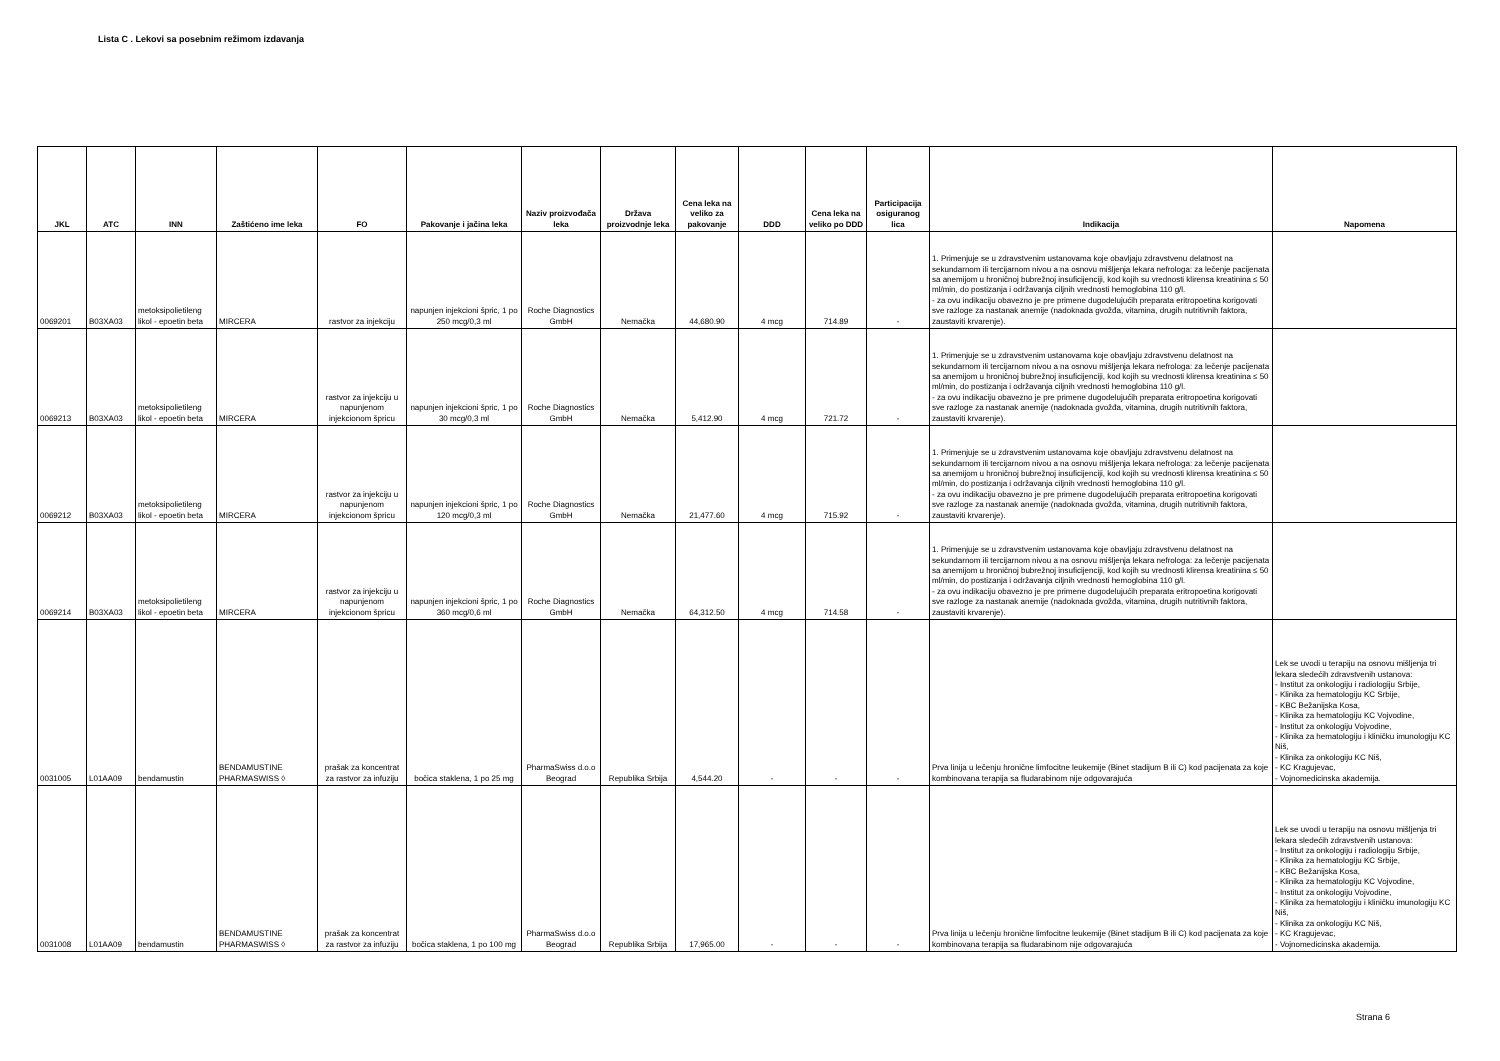Lista C . Lekovi sa posebnim režimom izdavanja
| JKL | ATC | INN | Zaštićeno ime leka | FO | Pakovanje i jačina leka | Naziv proizvođača leka | Država proizvodnje leka | Cena leka na veliko za pakovanje | DDD | Cena leka na veliko po DDD | Participacija osiguranog lica | Indikacija | Napomena |
| --- | --- | --- | --- | --- | --- | --- | --- | --- | --- | --- | --- | --- | --- |
| 0069201 | B03XA03 | metoksipolietileng likol - epoetin beta | MIRCERA | rastvor za injekciju | napunjen injekcioni špric, 1 po 250 mcg/0,3 ml | Roche Diagnostics GmbH | Nemačka | 44,680.90 | 4 mcg | 714.89 | - | 1. Primenjuje se u zdravstvenim ustanovama koje obavljaju zdravstvenu delatnost na sekundarnom ili tercijarnom nivou a na osnovu mišljenja lekara nefrologa: za lečenje pacijenata sa anemijom u hroničnoj bubrežnoj insuficijenciji, kod kojih su vrednosti klirensa kreatinina ≤ 50 ml/min, do postizanja i održavanja ciljnih vrednosti hemoglobina 110 g/l. - za ovu indikaciju obavezno je pre primene dugodelujućih preparata eritropoetina korigovati sve razloge za nastanak anemije (nadoknada gvožđa, vitamina, drugih nutritivnih faktora, zaustaviti krvarenje). | |
| 0069213 | B03XA03 | metoksipolietileng likol - epoetin beta | MIRCERA | rastvor za injekciju u napunjenom injekcionom špricu | napunjen injekcioni špric, 1 po 30 mcg/0,3 ml | Roche Diagnostics GmbH | Nemačka | 5,412.90 | 4 mcg | 721.72 | - | 1. Primenjuje se u zdravstvenim ustanovama koje obavljaju zdravstvenu delatnost na sekundarnom ili tercijarnom nivou a na osnovu mišljenja lekara nefrologa: za lečenje pacijenata sa anemijom u hroničnoj bubrežnoj insuficijenciji, kod kojih su vrednosti klirensa kreatinina ≤ 50 ml/min, do postizanja i održavanja ciljnih vrednosti hemoglobina 110 g/l. - za ovu indikaciju obavezno je pre primene dugodelujućih preparata eritropoetina korigovati sve razloge za nastanak anemije (nadoknada gvožđa, vitamina, drugih nutritivnih faktora, zaustaviti krvarenje). | |
| 0069212 | B03XA03 | metoksipolietileng likol - epoetin beta | MIRCERA | rastvor za injekciju u napunjenom injekcionom špricu | napunjen injekcioni špric, 1 po 120 mcg/0,3 ml | Roche Diagnostics GmbH | Nemačka | 21,477.60 | 4 mcg | 715.92 | - | 1. Primenjuje se u zdravstvenim ustanovama koje obavljaju zdravstvenu delatnost na sekundarnom ili tercijarnom nivou a na osnovu mišljenja lekara nefrologa: za lečenje pacijenata sa anemijom u hroničnoj bubrežnoj insuficijenciji, kod kojih su vrednosti klirensa kreatinina ≤ 50 ml/min, do postizanja i održavanja ciljnih vrednosti hemoglobina 110 g/l. - za ovu indikaciju obavezno je pre primene dugodelujućih preparata eritropoetina korigovati sve razloge za nastanak anemije (nadoknada gvožđa, vitamina, drugih nutritivnih faktora, zaustaviti krvarenje). | |
| 0069214 | B03XA03 | metoksipolietileng likol - epoetin beta | MIRCERA | rastvor za injekciju u napunjenom injekcionom špricu | napunjen injekcioni špric, 1 po 360 mcg/0,6 ml | Roche Diagnostics GmbH | Nemačka | 64,312.50 | 4 mcg | 714.58 | - | 1. Primenjuje se u zdravstvenim ustanovama koje obavljaju zdravstvenu delatnost na sekundarnom ili tercijarnom nivou a na osnovu mišljenja lekara nefrologa: za lečenje pacijenata sa anemijom u hroničnoj bubrežnoj insuficijenciji, kod kojih su vrednosti klirensa kreatinina ≤ 50 ml/min, do postizanja i održavanja ciljnih vrednosti hemoglobina 110 g/l. - za ovu indikaciju obavezno je pre primene dugodelujućih preparata eritropoetina korigovati sve razloge za nastanak anemije (nadoknada gvožđa, vitamina, drugih nutritivnih faktora, zaustaviti krvarenje). | |
| 0031005 | L01AA09 | bendamustin | BENDAMUSTINE PHARMASWISS ◊ | prašak za koncentrat za rastvor za infuziju | bočica staklena, 1 po 25 mg | PharmaSwiss d.o.o Beograd | Republika Srbija | 4,544.20 | - | - | - | Prva linija u lečenju hronične limfocitne leukemije (Binet stadijum B ili C) kod pacijenata za koje kombinovana terapija sa fludarabinom nije odgovarajuća | Lek se uvodi u terapiju na osnovu mišljenja tri lekara sledećih zdravstvenih ustanova: - Institut za onkologiju i radiologiju Srbije, - Klinika za hematologiju KC Srbije, - KBC Bežanijska Kosa, - Klinika za hematologiju KC Vojvodine, - Institut za onkologiju Vojvodine, - Klinika za hematologiju i kliničku imunologiju KC Niš, - Klinika za onkologiju KC Niš, - KC Kragujevac, - Vojnomedicinska akademija. |
| 0031008 | L01AA09 | bendamustin | BENDAMUSTINE PHARMASWISS ◊ | prašak za koncentrat za rastvor za infuziju | bočica staklena, 1 po 100 mg | PharmaSwiss d.o.o Beograd | Republika Srbija | 17,965.00 | - | - | - | Prva linija u lečenju hronične limfocitne leukemije (Binet stadijum B ili C) kod pacijenata za koje kombinovana terapija sa fludarabinom nije odgovarajuća | Lek se uvodi u terapiju na osnovu mišljenja tri lekara sledećih zdravstvenih ustanova: - Institut za onkologiju i radiologiju Srbije, - Klinika za hematologiju KC Srbije, - KBC Bežanijska Kosa, - Klinika za hematologiju KC Vojvodine, - Institut za onkologiju Vojvodine, - Klinika za hematologiju i kliničku imunologiju KC Niš, - Klinika za onkologiju KC Niš, - KC Kragujevac, - Vojnomedicinska akademija. |
Strana 6